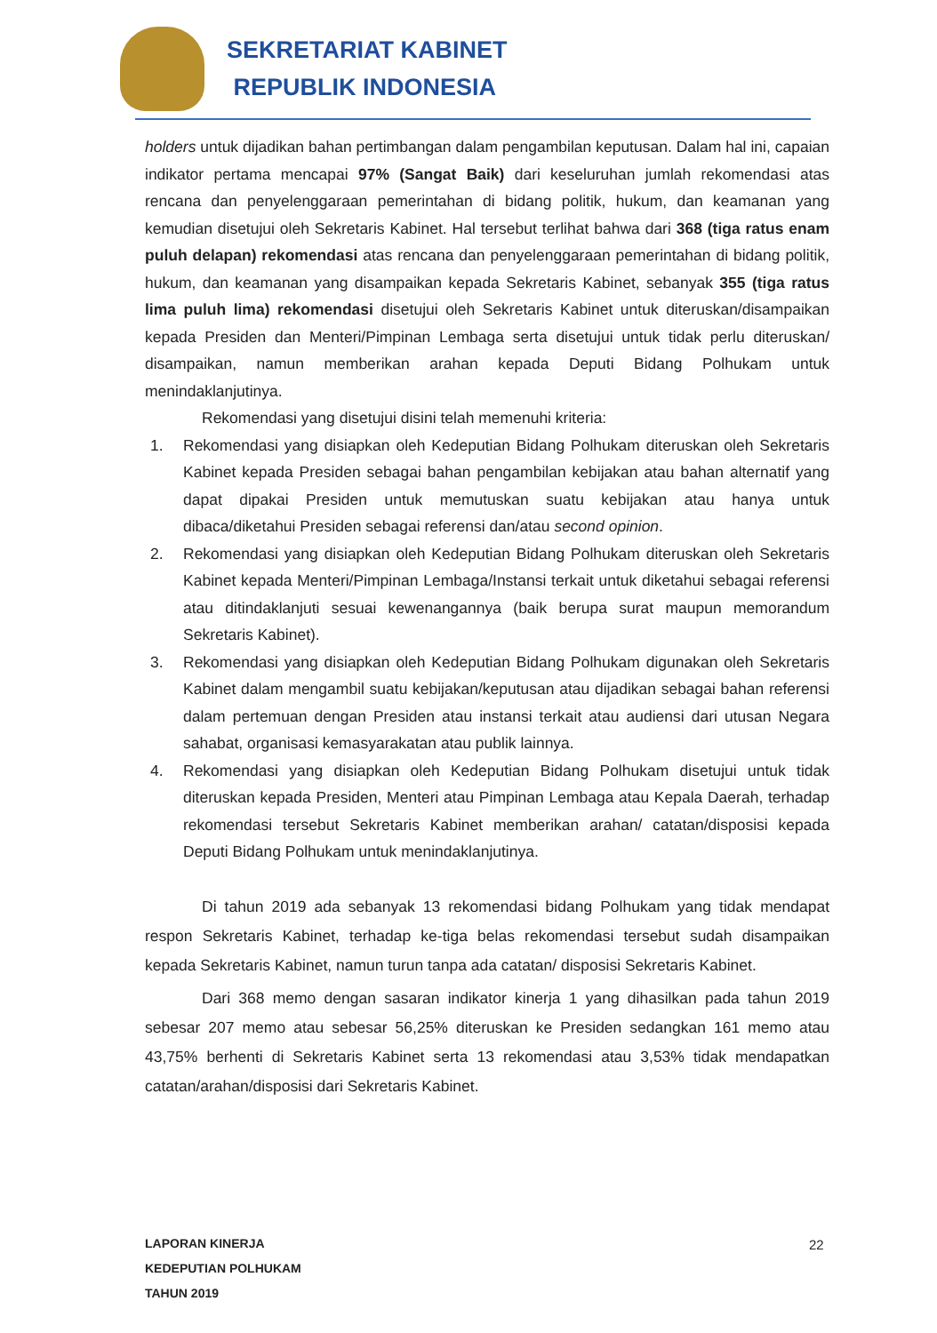SEKRETARIAT KABINET
REPUBLIK INDONESIA
holders untuk dijadikan bahan pertimbangan dalam pengambilan keputusan. Dalam hal ini, capaian indikator pertama mencapai 97% (Sangat Baik) dari keseluruhan jumlah rekomendasi atas rencana dan penyelenggaraan pemerintahan di bidang politik, hukum, dan keamanan yang kemudian disetujui oleh Sekretaris Kabinet. Hal tersebut terlihat bahwa dari 368 (tiga ratus enam puluh delapan) rekomendasi atas rencana dan penyelenggaraan pemerintahan di bidang politik, hukum, dan keamanan yang disampaikan kepada Sekretaris Kabinet, sebanyak 355 (tiga ratus lima puluh lima) rekomendasi disetujui oleh Sekretaris Kabinet untuk diteruskan/disampaikan kepada Presiden dan Menteri/Pimpinan Lembaga serta disetujui untuk tidak perlu diteruskan/ disampaikan, namun memberikan arahan kepada Deputi Bidang Polhukam untuk menindaklanjutinya.
Rekomendasi yang disetujui disini telah memenuhi kriteria:
1. Rekomendasi yang disiapkan oleh Kedeputian Bidang Polhukam diteruskan oleh Sekretaris Kabinet kepada Presiden sebagai bahan pengambilan kebijakan atau bahan alternatif yang dapat dipakai Presiden untuk memutuskan suatu kebijakan atau hanya untuk dibaca/diketahui Presiden sebagai referensi dan/atau second opinion.
2. Rekomendasi yang disiapkan oleh Kedeputian Bidang Polhukam diteruskan oleh Sekretaris Kabinet kepada Menteri/Pimpinan Lembaga/Instansi terkait untuk diketahui sebagai referensi atau ditindaklanjuti sesuai kewenangannya (baik berupa surat maupun memorandum Sekretaris Kabinet).
3. Rekomendasi yang disiapkan oleh Kedeputian Bidang Polhukam digunakan oleh Sekretaris Kabinet dalam mengambil suatu kebijakan/keputusan atau dijadikan sebagai bahan referensi dalam pertemuan dengan Presiden atau instansi terkait atau audiensi dari utusan Negara sahabat, organisasi kemasyarakatan atau publik lainnya.
4. Rekomendasi yang disiapkan oleh Kedeputian Bidang Polhukam disetujui untuk tidak diteruskan kepada Presiden, Menteri atau Pimpinan Lembaga atau Kepala Daerah, terhadap rekomendasi tersebut Sekretaris Kabinet memberikan arahan/ catatan/disposisi kepada Deputi Bidang Polhukam untuk menindaklanjutinya.
Di tahun 2019 ada sebanyak 13 rekomendasi bidang Polhukam yang tidak mendapat respon Sekretaris Kabinet, terhadap ke-tiga belas rekomendasi tersebut sudah disampaikan kepada Sekretaris Kabinet, namun turun tanpa ada catatan/ disposisi Sekretaris Kabinet.
Dari 368 memo dengan sasaran indikator kinerja 1 yang dihasilkan pada tahun 2019 sebesar 207 memo atau sebesar 56,25% diteruskan ke Presiden sedangkan 161 memo atau 43,75% berhenti di Sekretaris Kabinet serta 13 rekomendasi atau 3,53% tidak mendapatkan catatan/arahan/disposisi dari Sekretaris Kabinet.
LAPORAN KINERJA
KEDEPUTIAN POLHUKAM
TAHUN 2019
22